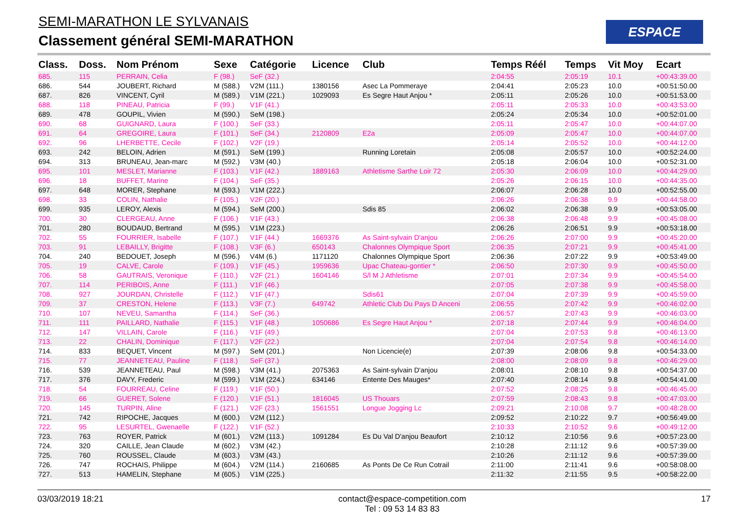SEMI-MARATHON LE SYLVANAIS
Classement général SEMI-MARATHON
ESPACE
| Class. | Doss. | Nom Prénom | Sexe | Catégorie | Licence | Club | Temps Réél | Temps | Vit Moy | Ecart |
| --- | --- | --- | --- | --- | --- | --- | --- | --- | --- | --- |
| 685. | 115 | PERRAIN, Celia | F (98.) | SeF (32.) | | | 2:04:55 | 2:05:19 | 10.1 | +00:43:39.00 |
| 686. | 544 | JOUBERT, Richard | M (588.) | V2M (111.) | 1380156 | Asec La Pommeraye | 2:04:41 | 2:05:23 | 10.0 | +00:51:50.00 |
| 687. | 826 | VINCENT, Cyril | M (589.) | V1M (221.) | 1029093 | Es Segre Haut Anjou * | 2:05:11 | 2:05:26 | 10.0 | +00:51:53.00 |
| 688. | 118 | PINEAU, Patricia | F (99.) | V1F (41.) | | | 2:05:11 | 2:05:33 | 10.0 | +00:43:53.00 |
| 689. | 478 | GOUPIL, Vivien | M (590.) | SeM (198.) | | | 2:05:24 | 2:05:34 | 10.0 | +00:52:01.00 |
| 690. | 68 | GUIGNARD, Laura | F (100.) | SeF (33.) | | | 2:05:11 | 2:05:47 | 10.0 | +00:44:07.00 |
| 691. | 64 | GREGOIRE, Laura | F (101.) | SeF (34.) | 2120809 | E2a | 2:05:09 | 2:05:47 | 10.0 | +00:44:07.00 |
| 692. | 96 | LHERBETTE, Cecile | F (102.) | V2F (19.) | | | 2:05:14 | 2:05:52 | 10.0 | +00:44:12.00 |
| 693. | 242 | BELOIN, Adrien | M (591.) | SeM (199.) | | Running Loretain | 2:05:08 | 2:05:57 | 10.0 | +00:52:24.00 |
| 694. | 313 | BRUNEAU, Jean-marc | M (592.) | V3M (40.) | | | 2:05:18 | 2:06:04 | 10.0 | +00:52:31.00 |
| 695. | 101 | MESLET, Marianne | F (103.) | V1F (42.) | 1889163 | Athletisme Sarthe Loir 72 | 2:05:30 | 2:06:09 | 10.0 | +00:44:29.00 |
| 696. | 18 | BUFFET, Marine | F (104.) | SeF (35.) | | | 2:05:26 | 2:06:15 | 10.0 | +00:44:35.00 |
| 697. | 648 | MORER, Stephane | M (593.) | V1M (222.) | | | 2:06:07 | 2:06:28 | 10.0 | +00:52:55.00 |
| 698. | 33 | COLIN, Nathalie | F (105.) | V2F (20.) | | | 2:06:26 | 2:06:38 | 9.9 | +00:44:58.00 |
| 699. | 935 | LEROY, Alexis | M (594.) | SeM (200.) | | Sdis 85 | 2:06:02 | 2:06:38 | 9.9 | +00:53:05.00 |
| 700. | 30 | CLERGEAU, Anne | F (106.) | V1F (43.) | | | 2:06:38 | 2:06:48 | 9.9 | +00:45:08.00 |
| 701. | 280 | BOUDAUD, Bertrand | M (595.) | V1M (223.) | | | 2:06:26 | 2:06:51 | 9.9 | +00:53:18.00 |
| 702. | 55 | FOURRIER, Isabelle | F (107.) | V1F (44.) | 1669376 | As Saint-sylvain D'anjou | 2:06:26 | 2:07:00 | 9.9 | +00:45:20.00 |
| 703. | 91 | LEBAILLY, Brigitte | F (108.) | V3F (6.) | 650143 | Chalonnes Olympique Sport | 2:06:35 | 2:07:21 | 9.9 | +00:45:41.00 |
| 704. | 240 | BEDOUET, Joseph | M (596.) | V4M (6.) | 1171120 | Chalonnes Olympique Sport | 2:06:36 | 2:07:22 | 9.9 | +00:53:49.00 |
| 705. | 19 | CALVE, Carole | F (109.) | V1F (45.) | 1959636 | Upac Chateau-gontier * | 2:06:50 | 2:07:30 | 9.9 | +00:45:50.00 |
| 706. | 58 | GAUTRAIS, Veronique | F (110.) | V2F (21.) | 1604146 | S/l M J Athletisme | 2:07:01 | 2:07:34 | 9.9 | +00:45:54.00 |
| 707. | 114 | PERIBOIS, Anne | F (111.) | V1F (46.) | | | 2:07:05 | 2:07:38 | 9.9 | +00:45:58.00 |
| 708. | 927 | JOURDAN, Christelle | F (112.) | V1F (47.) | | Sdis61 | 2:07:04 | 2:07:39 | 9.9 | +00:45:59.00 |
| 709. | 37 | CRESTON, Helene | F (113.) | V3F (7.) | 649742 | Athletic Club Du Pays D Anceni | 2:06:55 | 2:07:42 | 9.9 | +00:46:02.00 |
| 710. | 107 | NEVEU, Samantha | F (114.) | SeF (36.) | | | 2:06:57 | 2:07:43 | 9.9 | +00:46:03.00 |
| 711. | 111 | PAILLARD, Nathalie | F (115.) | V1F (48.) | 1050686 | Es Segre Haut Anjou * | 2:07:18 | 2:07:44 | 9.9 | +00:46:04.00 |
| 712. | 147 | VILLAIN, Carole | F (116.) | V1F (49.) | | | 2:07:04 | 2:07:53 | 9.8 | +00:46:13.00 |
| 713. | 22 | CHALIN, Dominique | F (117.) | V2F (22.) | | | 2:07:04 | 2:07:54 | 9.8 | +00:46:14.00 |
| 714. | 833 | BEQUET, Vincent | M (597.) | SeM (201.) | | Non Licencie(e) | 2:07:39 | 2:08:06 | 9.8 | +00:54:33.00 |
| 715. | 77 | JEANNETEAU, Pauline | F (118.) | SeF (37.) | | | 2:08:00 | 2:08:09 | 9.8 | +00:46:29.00 |
| 716. | 539 | JEANNETEAU, Paul | M (598.) | V3M (41.) | 2075363 | As Saint-sylvain D'anjou | 2:08:01 | 2:08:10 | 9.8 | +00:54:37.00 |
| 717. | 376 | DAVY, Frederic | M (599.) | V1M (224.) | 634146 | Entente Des Mauges* | 2:07:40 | 2:08:14 | 9.8 | +00:54:41.00 |
| 718. | 54 | FOURREAU, Celine | F (119.) | V1F (50.) | | | 2:07:52 | 2:08:25 | 9.8 | +00:46:45.00 |
| 719. | 66 | GUERET, Solene | F (120.) | V1F (51.) | 1816045 | US Thouars | 2:07:59 | 2:08:43 | 9.8 | +00:47:03.00 |
| 720. | 145 | TURPIN, Aline | F (121.) | V2F (23.) | 1561551 | Longue Jogging Lc | 2:09:21 | 2:10:08 | 9.7 | +00:48:28.00 |
| 721. | 742 | RIPOCHE, Jacques | M (600.) | V2M (112.) | | | 2:09:52 | 2:10:22 | 9.7 | +00:56:49.00 |
| 722. | 95 | LESURTEL, Gwenaelle | F (122.) | V1F (52.) | | | 2:10:33 | 2:10:52 | 9.6 | +00:49:12.00 |
| 723. | 763 | ROYER, Patrick | M (601.) | V2M (113.) | 1091284 | Es Du Val D'anjou Beaufort | 2:10:12 | 2:10:56 | 9.6 | +00:57:23.00 |
| 724. | 320 | CAILLE, Jean Claude | M (602.) | V3M (42.) | | | 2:10:28 | 2:11:12 | 9.6 | +00:57:39.00 |
| 725. | 760 | ROUSSEL, Claude | M (603.) | V3M (43.) | | | 2:10:26 | 2:11:12 | 9.6 | +00:57:39.00 |
| 726. | 747 | ROCHAIS, Philippe | M (604.) | V2M (114.) | 2160685 | As Ponts De Ce Run Cotrail | 2:11:00 | 2:11:41 | 9.6 | +00:58:08.00 |
| 727. | 513 | HAMELIN, Stephane | M (605.) | V1M (225.) | | | 2:11:32 | 2:11:55 | 9.5 | +00:58:22.00 |
03/03/2019 18:21 contact@espace-competition.com
Tel : 09 53 14 83 83 17